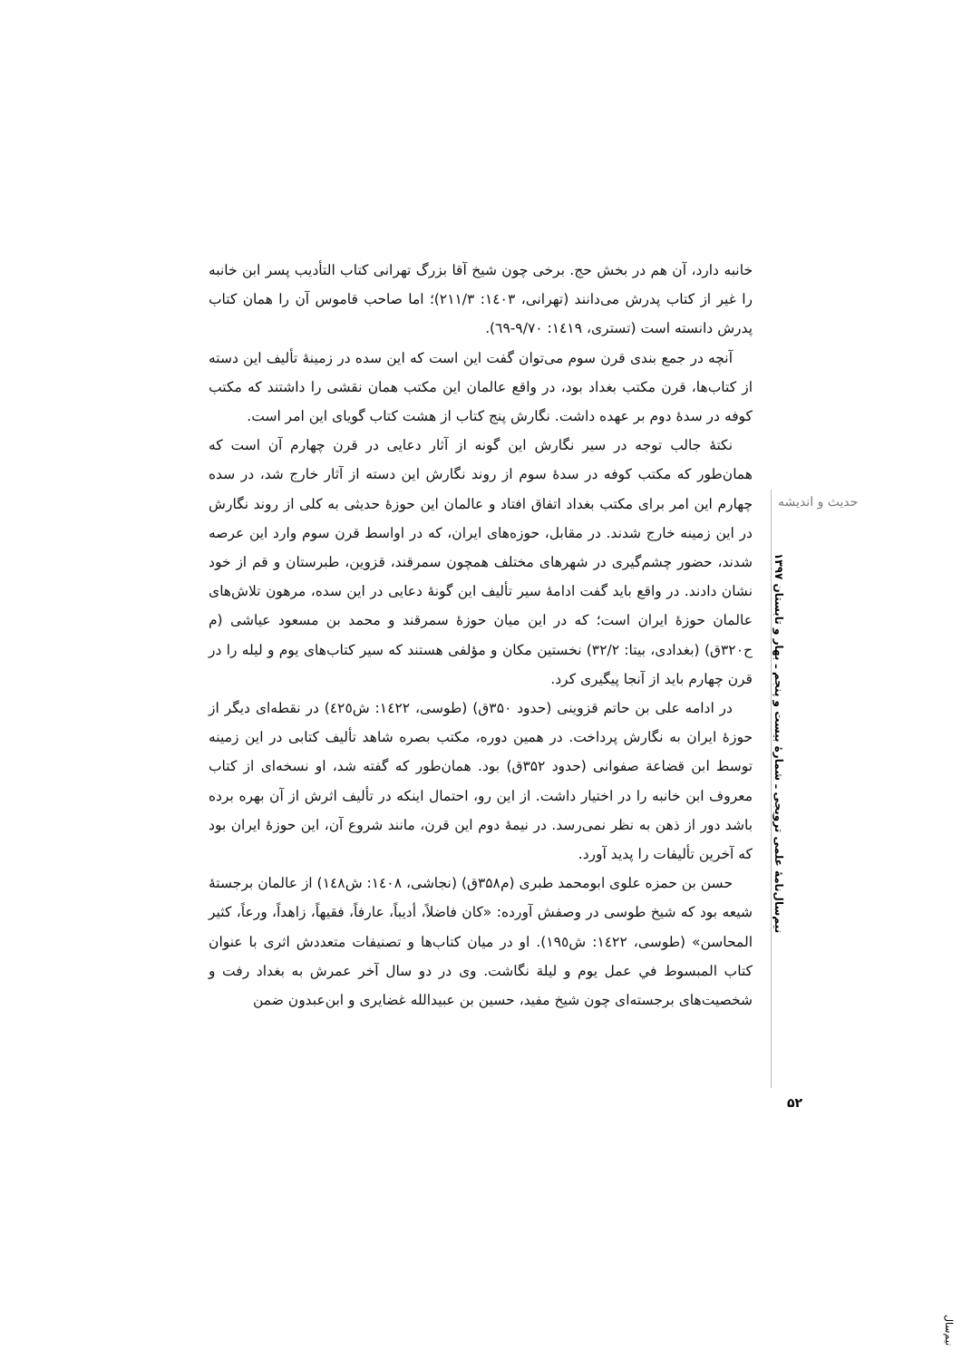خانبه دارد، آن هم در بخش حج. برخی چون شیخ آقا بزرگ تهرانی کتاب التأدیب پسر ابن خانبه را غیر از کتاب پدرش می‌دانند (تهرانی، ۱٤۰۳: ۲۱۱/۳)؛ اما صاحب قاموس آن را همان کتاب پدرش دانسته است (تستری، ۱٤۱۹: ۹/۷۰-٦۹).
آنچه در جمع بندی قرن سوم می‌توان گفت این است که این سده در زمینهٔ تألیف این دسته از کتاب‌ها، قرن مکتب بغداد بود، در واقع عالمان این مکتب همان نقشی را داشتند که مکتب کوفه در سدهٔ دوم بر عهده داشت. نگارش پنج کتاب از هشت کتاب گویای این امر است.
نکتهٔ جالب توجه در سیر نگارش این گونه از آثار دعایی در قرن چهارم آن است که همان‌طور که مکتب کوفه در سدهٔ سوم از روند نگارش این دسته از آثار خارج شد، در سده چهارم این امر برای مکتب بغداد اتفاق افتاد و عالمان این حوزهٔ حدیثی به کلی از روند نگارش در این زمینه خارج شدند. در مقابل، حوزه‌های ایران، که در اواسط قرن سوم وارد این عرصه شدند، حضور چشم‌گیری در شهرهای مختلف همچون سمرقند، قزوین، طبرستان و قم از خود نشان دادند. در واقع باید گفت ادامهٔ سیر تألیف این گونهٔ دعایی در این سده، مرهون تلاش‌های عالمان حوزهٔ ایران است؛ که در این میان حوزهٔ سمرقند و محمد بن مسعود عیاشی (م ح۳۲۰ق) (بغدادی، بیتا: ۳۲/۲) نخستین مکان و مؤلفی هستند که سیر کتاب‌های یوم و لیله را در قرن چهارم باید از آنجا پیگیری کرد.
در ادامه علی بن حاتم قزوینی (حدود ۳۵۰ق) (طوسی، ۱٤۲۲: ش٤۲٥) در نقطه‌ای دیگر از حوزهٔ ایران به نگارش پرداخت. در همین دوره، مکتب بصره شاهد تألیف کتابی در این زمینه توسط ابن قضاعة صفوانی (حدود ۳۵۲ق) بود. همان‌طور که گفته شد، او نسخه‌ای از کتاب معروف ابن خانبه را در اختیار داشت. از این رو، احتمال اینکه در تألیف اثرش از آن بهره برده باشد دور از ذهن به نظر نمی‌رسد. در نیمهٔ دوم این قرن، مانند شروع آن، این حوزهٔ ایران بود که آخرین تألیفات را پدید آورد.
حسن بن حمزه علوی ابومحمد طبری (م۳۵۸ق) (نجاشی، ۱٤۰۸: ش۱٤۸) از عالمان برجستهٔ شیعه بود که شیخ طوسی در وصفش آورده: «کان فاضلاً، أدیباً، عارفاً، فقیهاً، زاهداً، ورعاً، کثیر المحاسن» (طوسی، ۱٤۲۲: ش۱۹٥). او در میان کتاب‌ها و تصنیفات متعددش اثری با عنوان کتاب المبسوط في عمل یوم و لیلة نگاشت. وی در دو سال آخر عمرش به بغداد رفت و شخصیت‌های برجسته‌ای چون شیخ مفید، حسین بن عبیدالله غضایری و ابن‌عبدون ضمن
حدیث و اندیشه
نیم‌سال‌نامهٔ علمی ترویجی ـ شمارهٔ بیست و پنجم ـ بهار و تابستان ۱۳۹۷
۵۲
نیم‌سال